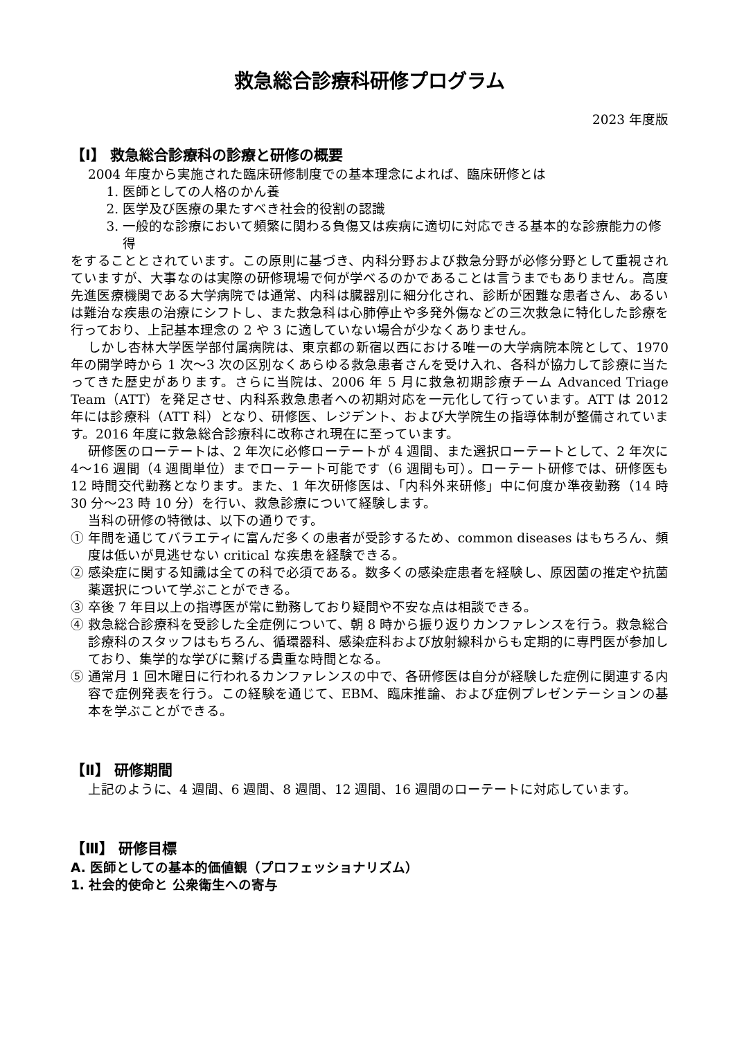救急総合診療科研修プログラム
2023 年度版
【Ⅰ】 救急総合診療科の診療と研修の概要
2004 年度から実施された臨床研修制度での基本理念によれば、臨床研修とは
1. 医師としての人格のかん養
2. 医学及び医療の果たすべき社会的役割の認識
3. 一般的な診療において頻繁に関わる負傷又は疾病に適切に対応できる基本的な診療能力の修得
をすることとされています。この原則に基づき、内科分野および救急分野が必修分野として重視されていますが、大事なのは実際の研修現場で何が学べるのかであることは言うまでもありません。高度先進医療機関である大学病院では通常、内科は臓器別に細分化され、診断が困難な患者さん、あるいは難治な疾患の治療にシフトし、また救急科は心肺停止や多発外傷などの三次救急に特化した診療を行っており、上記基本理念の 2 や 3 に適していない場合が少なくありません。
しかし杏林大学医学部付属病院は、東京都の新宿以西における唯一の大学病院本院として、1970 年の開学時から 1 次～3 次の区別なくあらゆる救急患者さんを受け入れ、各科が協力して診療に当たってきた歴史があります。さらに当院は、2006 年 5 月に救急初期診療チーム Advanced Triage Team（ATT）を発足させ、内科系救急患者への初期対応を一元化して行っています。ATT は 2012 年には診療科（ATT 科）となり、研修医、レジデント、および大学院生の指導体制が整備されています。2016 年度に救急総合診療科に改称され現在に至っています。
研修医のローテートは、2 年次に必修ローテートが 4 週間、また選択ローテートとして、2 年次に 4～16 週間（4 週間単位）までローテート可能です（6 週間も可）。ローテート研修では、研修医も 12 時間交代勤務となります。また、1 年次研修医は、「内科外来研修」中に何度か準夜勤務（14 時 30 分～23 時 10 分）を行い、救急診療について経験します。
当科の研修の特徴は、以下の通りです。
① 年間を通じてバラエティに富んだ多くの患者が受診するため、common diseases はもちろん、頻度は低いが見逃せない critical な疾患を経験できる。
② 感染症に関する知識は全ての科で必須である。数多くの感染症患者を経験し、原因菌の推定や抗菌薬選択について学ぶことができる。
③ 卒後 7 年目以上の指導医が常に勤務しており疑問や不安な点は相談できる。
④ 救急総合診療科を受診した全症例について、朝 8 時から振り返りカンファレンスを行う。救急総合診療科のスタッフはもちろん、循環器科、感染症科および放射線科からも定期的に専門医が参加しており、集学的な学びに繋げる貴重な時間となる。
⑤ 通常月 1 回木曜日に行われるカンファレンスの中で、各研修医は自分が経験した症例に関連する内容で症例発表を行う。この経験を通じて、EBM、臨床推論、および症例プレゼンテーションの基本を学ぶことができる。
【Ⅱ】 研修期間
上記のように、4 週間、6 週間、8 週間、12 週間、16 週間のローテートに対応しています。
【Ⅲ】 研修目標
A. 医師としての基本的価値観（プロフェッショナリズム）
1. 社会的使命と 公衆衛生への寄与